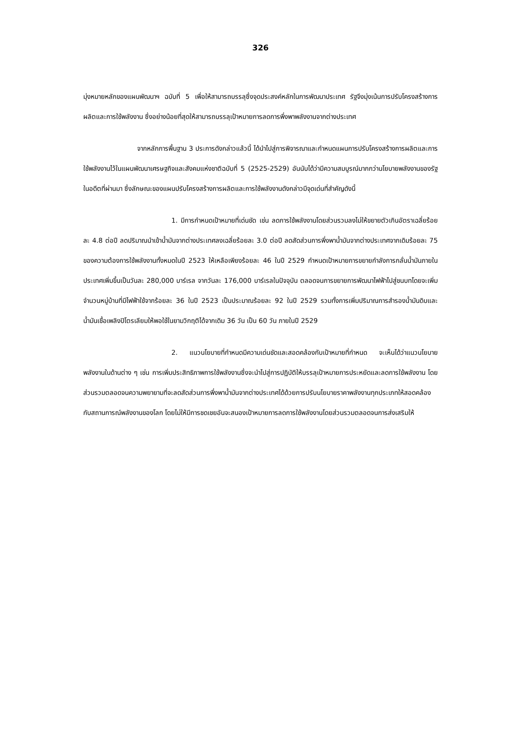326
มุ่งหมายหลักของแผนพัฒนาฯ ฉบับที่ 5 เพื่อให้สามารถบรรลุซึ่งจุดประสงค์หลักในการพัฒนาประเทศ รัฐจึงมุ่งเน้นการปรับโครงสร้างการผลิตและการใช้พลังงาน ซึ่งอย่างน้อยที่สุดให้สามารถบรรลุเป้าหมายการลดการพึ่งพาพลังงานจากต่างประเทศ
จากหลักการพื้นฐาน 3 ประการดังกล่าวแล้วนี้ ได้นำไปสู่การพิจารณาและกำหนดแผนการปรับโครงสร้างการผลิตและการใช้พลังงานไว้ในแผนพัฒนาเศรษฐกิจและสังคมแห่งชาติฉบับที่ 5 (2525-2529) อันนับได้ว่ามีความสมบูรณ์มากกว่านโยบายพลังงานของรัฐในอดีตที่ผ่านมา ซึ่งลักษณะของแผนปรับโครงสร้างการผลิตและการใช้พลังงานดังกล่าวมีจุดเด่นที่สำคัญดังนี้
1. มีการกำหนดเป้าหมายที่เด่นชัด เช่น ลดการใช้พลังงานโดยส่วนรวมลงไม่ให้ขยายตัวเกินอัตราเฉลี่ยร้อยละ 4.8 ต่อปี ลดปริมาณนำเข้าน้ำมันจากต่างประเทศลงเฉลี่ยร้อยละ 3.0 ต่อปี ลดสัดส่วนการพึ่งพาน้ำมันจากต่างประเทศจากเดิมร้อยละ 75 ของความต้องการใช้พลังงานทั้งหมดในปี 2523 ให้เหลือเพียงร้อยละ 46 ในปี 2529 กำหนดเป้าหมายการขยายกำลังการกลั่นน้ำมันภายในประเทศเพิ่มขึ้นเป็นวันละ 280,000 บาร์เรล จากวันละ 176,000 บาร์เรลในปัจจุบัน ตลอดจนการขยายการพัฒนาไฟฟ้าไปสู่ชนบทโดยจะเพิ่มจำนวนหมู่บ้านที่มีไฟฟ้าใช้จากร้อยละ 36 ในปี 2523 เป็นประมาณร้อยละ 92 ในปี 2529 รวมทั้งการเพิ่มปริมาณการสำรองน้ำมันดิบและน้ำมันเชื้อเพลิงปิโตรเลียมให้พอใช้ในยามวิกฤติได้จากเดิม 36 วัน เป็น 60 วัน ภายในปี 2529
2. แนวนโยบายที่กำหนดมีความเด่นชัดและสอดคล้องกับเป้าหมายที่กำหนด จะเห็นได้ว่าแนวนโยบายพลังงานในด้านต่าง ๆ เช่น การเพิ่มประสิทธิภาพการใช้พลังงานซึ่งจะนำไปสู่การปฏิบัติให้บรรลุเป้าหมายการประหยัดและลดการใช้พลังงาน โดยส่วนรวมตลอดจนความพยายามที่จะลดสัดส่วนการพึ่งพาน้ำมันจากต่างประเทศได้ด้วยการปรับนโยบายราคาพลังงานทุกประเภทให้สอดคล้องกับสถานการณ์พลังงานของโลก โดยไม่ให้มีการชดเชยอันจะสนองเป้าหมายการลดการใช้พลังงานโดยส่วนรวมตลอดจนการส่งเสริมให้